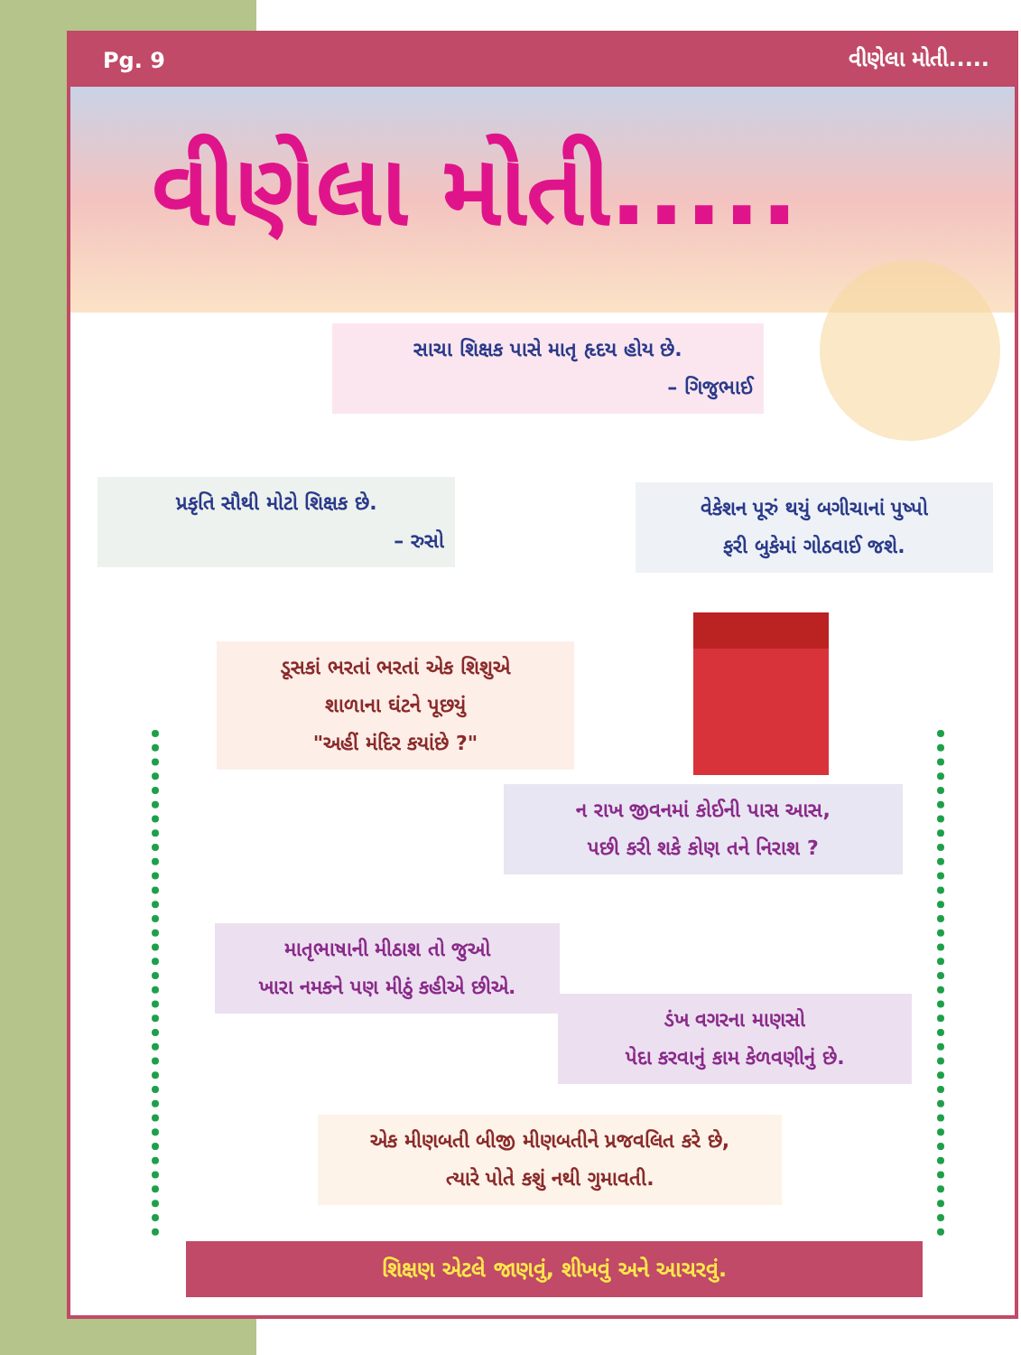Pg. 9 વીણેલા મોતી.....
વીણેલા મોતી.....
સાચા શિક્ષક પાસે માતૃ હૃદય હોય છે.
– ગિજુભાઈ
પ્રકૃતિ સૌથી મોટો શિક્ષક છે.
– રુસો
વેકેશન પૂરું થયું બગીચાનાં પુષ્પો
ફરી બુકેમાં ગોઠવાઈ જશે.
ડૂસકાં ભરતાં ભરતાં એક શિશુએ
શાળાના ઘંટને પૂછયું
"અહીં મંદિર કયાંછે ?"
ન રાખ જીવનમાં કોઈની પાસ આસ,
પછી કરી શકે કોણ તને નિરાશ ?
માતૃભાષાની મીઠાશ તો જુઓ
ખારા નમકને પણ મીઠું કહીએ છીએ.
ડંખ વગરના માણસો
પેદા કરવાનું કામ કેળવણીનું છે.
એક મીણબતી બીજી મીણબતીને પ્રજવલિત કરે છે,
ત્યારે પોતે કશું નથી ગુમાવતી.
શિક્ષણ એટલે જાણવું, શીખવું અને આચરવું.